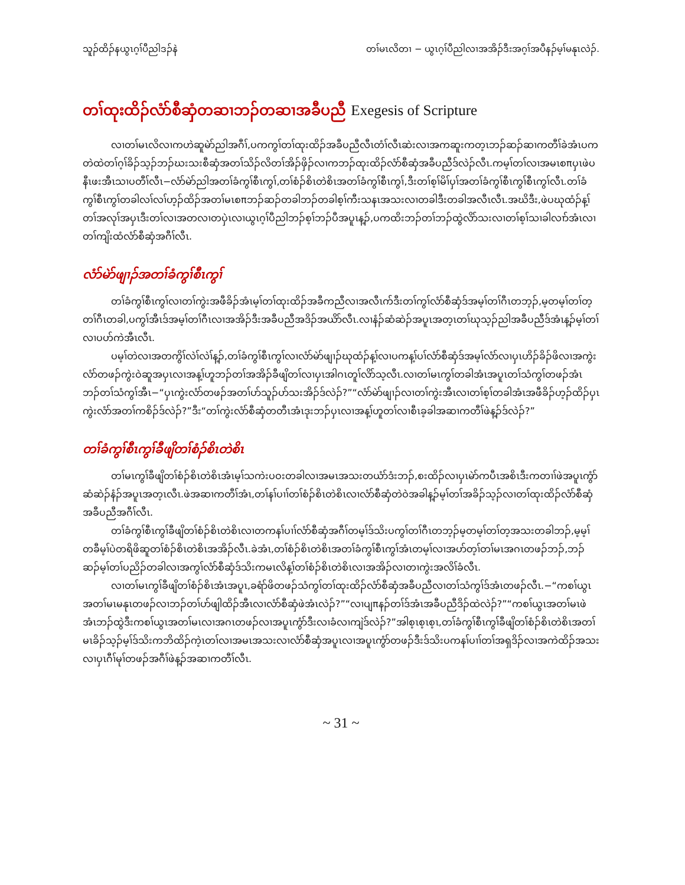သူၣ်ထိၣ်နယွၤဂ့ၢ်ပီညါဒၣ်နဲ တၢ်မၤလိတၢ − ယွၤဂ့ၢ်ပီညါလၢအအိၣ်ဒီးအဂ့ၢ်အပီနၣ်မ့ၢ်မနုၤလဲၣ်.
တၢ်ထုးထိၣ်လံာ်စီဆှံတဆၢဘၣ်တဆၢအခီပညီ Exegesis of Scripture
လၢတၢ်မၤလိလၢကဟဲဆူမဲာ်ညါအဂီၢ်,ပကကွၢ်တၢ်ထုးထိၣ်အခီပညီလီၤတံၢ်လီၤဆဲးလၢအကဆူးကတ့ၤဘၣ်ဆၣ်ဆၢကတီၢ်ခဲအံၤပကတဲထဲတၢ်ဂ့ၢ်ခိၣ်သ့ၣ်ဘၣ်ဃးသးစီဆှံအတၢ်သိၣ်လိတၢ်အိၣ်ဖှိၣ်လၢကဘၣ်ထုးထိၣ်လံာ်စီဆှံအခီပညီဒ်လဲၣ်လီၤ.ကမ့ၢ်တၢ်လၢအမၤစπပှၤဖဲပနီၤဖးအီၤသၢပတီၢ်လီၤ−လံာ်မဲာ်ညါအတၢ်ခံကွၢ်စီၤကွၢ်,တၢ်စံၣ်စိၤတဲစိၤအတၢ်ခံကွၢ်စီၤကွၢ်,ဒီးတၢ်စ့ၢ်မိၢ်ပှၢ်အတၢ်ခံကွၢ်စီၤကွၢ်စီၤကွၢ်လီၤ.တၢ်ခံကွၢ်စီၤကွၢ်တခါလၢ်လၢ်ဟ့ၣ်ထိၣ်အတၢ်မၤစπဘၣ်ဆၣ်တခါဘၣ်တခါစ့ၢ်ကီးသနၤအသးလၢတခါဒီးတခါအလီၤလီၤ.အဃိဒီး,ဖဲပဃုထံၣ်န့ၢ်တၢ်အလုၢ်အပှၤဒီးတၢ်လၢအတလၢတပှဲၤလၢယွၤဂ့ၢ်ပီညါဘၣ်စ့ၢ်ဘၣ်ပီအပူၤန့ၣ်,ပကထိးဘၣ်တၢ်ဘၣ်ထွဲလိာ်သးလၢတၢ်စ့ၢ်သၢခါလၢာ်အံၤလၢတၢ်ကျိးထံလံာ်စီဆှံအဂီၢ်လီၤ.
လံာ်မဲာ်ဖျၢၣ်အတၢ်ခံကွၢ်စီၤကွၢ်
တၢ်ခံကွၢ်စီၤကွၢ်လၢတၢ်ကွဲးအဖီခိၣ်အံၤမ့ၢ်တၢ်ထုးထိၣ်အခီကညီလၢအလီၤက်ဒီးတၢ်ကွၢ်လံာ်စီဆှံဒ်အမ့ၢ်တၢ်ဂီၤတဘ့ၣ်,မ့တမ့ၢ်တၢ်တ့တၢ်ဂီၤတခါ,ပကွၢ်အီၤဒ်အမ့ၢ်တၢ်ဂီၤလၢအအိၣ်ဒီးအခီပညီအဒိၣ်အယိာ်လီၤ.လၢနံၣ်ဆံဆဲၣ်အပူၤအတ့ၤတၢ်ဃုသ့ၣ်ညါအခီပညီဒ်အံၤန့ၣ်မ့ၢ်တၢ်လၢပဟ်ကဲအီၤလီၤ.
ပမ့ၢ်တဲလၢအတကွိၢ်လဲၢ်လဲၢ်န့ၣ်,တၢ်ခံကွၢ်စီၤကွၢ်လၢလံာ်မဲာ်ဖျၢၣ်ဃုထံၣ်န့ၢ်လၢပကန့ၢ်ပၢ်လံာ်စီဆှံဒ်အမ့ၢ်လံာ်လၢပှၤဟိၣ်ခိၣ်ဖိလၢအကွဲးလံာ်တဖၣ်ကွဲးဝဲဆူအပှၤလၢအန့ၢ်ဟူဘၣ်တၢ်အအိၣ်ခီဖျိတၢ်လၢပှၤအါဂၤတူၢ်လိာ်သ့လီၤ.လၢတၢ်မၤကွၢ်တခါအံၤအပူၤတၢ်သံကွၢ်တဖၣ်အံၤဘၣ်တၢ်သံကွၢ်အီၤ−“ပှၤကွဲးလံာ်တဖၣ်အတၢ်ပာ်သူၣ်ပာ်သးအိၣ်ဒ်လဲၣ်?”“လံာ်မဲာ်ဖျၢၣ်လၢတၢ်ကွဲးအီၤလၢတၢ်စ့ၢ်တခါအံၤအဖီခိၣ်ဟ့ၣ်ထိၣ်ပှၤကွဲးလံာ်အတၢ်ကစိၣ်ဒ်လဲၣ်?”ဒီး“တၢ်ကွဲးလံာ်စီဆှံတတီၤအံၤဒုးဘၣ်ပှၤလၢအန့ၢ်ဟူတၢ်လၢစီၤခ့ခါအဆၢကတီၢ်ဖဲန့ၣ်ဒ်လဲၣ်?”
တၢ်ခံကွၢ်စီၤကွၢ်ခီဖျိတၢ်စံၣ်စိၤတဲစိၤ
တၢ်မၤကွၢ်ခီဖျိတၢ်စံၣ်စိၤတဲစိၤအံၤမ့ၢ်သကဲးပဝးတခါလၢအမၤအသးတယံာ်ဒံးဘၣ်,စးထိၣ်လၢပှၤမဲာ်ကပီၤအစိၤဒီးကတၢၢ်ဖဲအပူၤကွံာ်ဆံဆဲၣ်နံၣ်အပူၤအတ့ၤလီၤ.ဖဲအဆၢကတီၢ်အံၤ,တၢ်နၢ်ပၢၢ်တၢ်စံၣ်စိၤတဲစိၤလၢလံာ်စီဆှံတဲဝဲအခါန့ၣ်မ့ၢ်တၢ်အခိၣ်သ့ၣ်လၢတၢ်ထုးထိၣ်လံာ်စီဆှံအခီပညီအဂီၢ်လီၤ.
တၢ်ခံကွၢ်စီၤကွၢ်ခီဖျိတၢ်စံၣ်စိၤတဲစိၤလၢတကနၢ်ပၢၢ်လံာ်စီဆှံအဂီၢ်တမ့ၢ်ဒ်သိးပကွၢ်တၢ်ဂီၤတဘ့ၣ်မ့တမ့ၢ်တၢ်တ့အသးတခါဘၣ်,မ့မ့ၢ်တခီမ့ၢ်ပဲတရိဖိဆူတၢ်စံၣ်စိၤတဲစိၤအအိၣ်လီၤ.ခဲအံၤ,တၢ်စံၣ်စိၤတဲစိၤအတၢ်ခံကွၢ်စီၤကွၢ်အံၤတမ့ၢ်လၢအပာ်တ့ၢ်တၢ်မၤအဂၤတဖၣ်ဘၣ်,ဘၣ်ဆၣ်မ့ၢ်တၢ်ပညိၣ်တခါလၢအကွၢ်လံာ်စီဆှံဒ်သိးကမၤလိန့ၢ်တၢ်စံၣ်စိၤတဲစိၤလၢအအိၣ်လၢတၢကွဲးအလိၢ်ခံလီၤ.
လၢတၢ်မၤကွၢ်ခီဖျိတၢ်စံၣ်စိၤအံၤအပူၤ,ခရံာ်ဖိတဖၣ်သံကွၢ်တၢ်ထုးထိၣ်လံာ်စီဆှံအခီပညီလၢတၢ်သံကွၢ်ဒ်အံၤတဖၣ်လီၤ.−“ကစၢ်ယွၤအတၢ်မၤမနုၤတဖၣ်လၢဘၣ်တၢ်ပာ်ဖျါထိၣ်အီၤလၢလံာ်စီဆှံဖဲအံၤလဲၣ်?”“လၢပျπနၣ်တၢ်ဒ်အံၤအခီပညီဒိၣ်ထဲလဲၣ်?”“ကစၢ်ယွၤအတၢ်မၤဖဲအံၤဘၣ်ထွဲဒီးကစၢ်ယွၤအတၢ်မၤလၢအဂၤတဖၣ်လၢအပူၤကွံာ်ဒီးလၢခံလၢကျဲဒ်လဲၣ်?”အါစ့ၤစ့ၤစ့ၤ,တၢ်ခံကွၢ်စီၤကွၢ်ခီဖျိတၢ်စံၣ်စိၤတဲစိၤအတၢ်မၤခိၣ်သ့ၣ်မ့ၢ်ဒ်သိးကဘိထိၣ်ကဲ့ၤတၢ်လၢအမၤအသးလၢလံာ်စီဆှံအပူၤလၢအပူၤကွံာ်တဖၣ်ဒီးဒ်သိးပကနၢ်ပၢၢ်တၢ်အရှဒိၣ်လၢအကဲထိၣ်အသးလၢပှၤဂီၢ်မုၢ်တဖၣ်အဂီၢ်ဖဲန့ၣ်အဆၢကတီၢ်လီၤ.
~ 31 ~